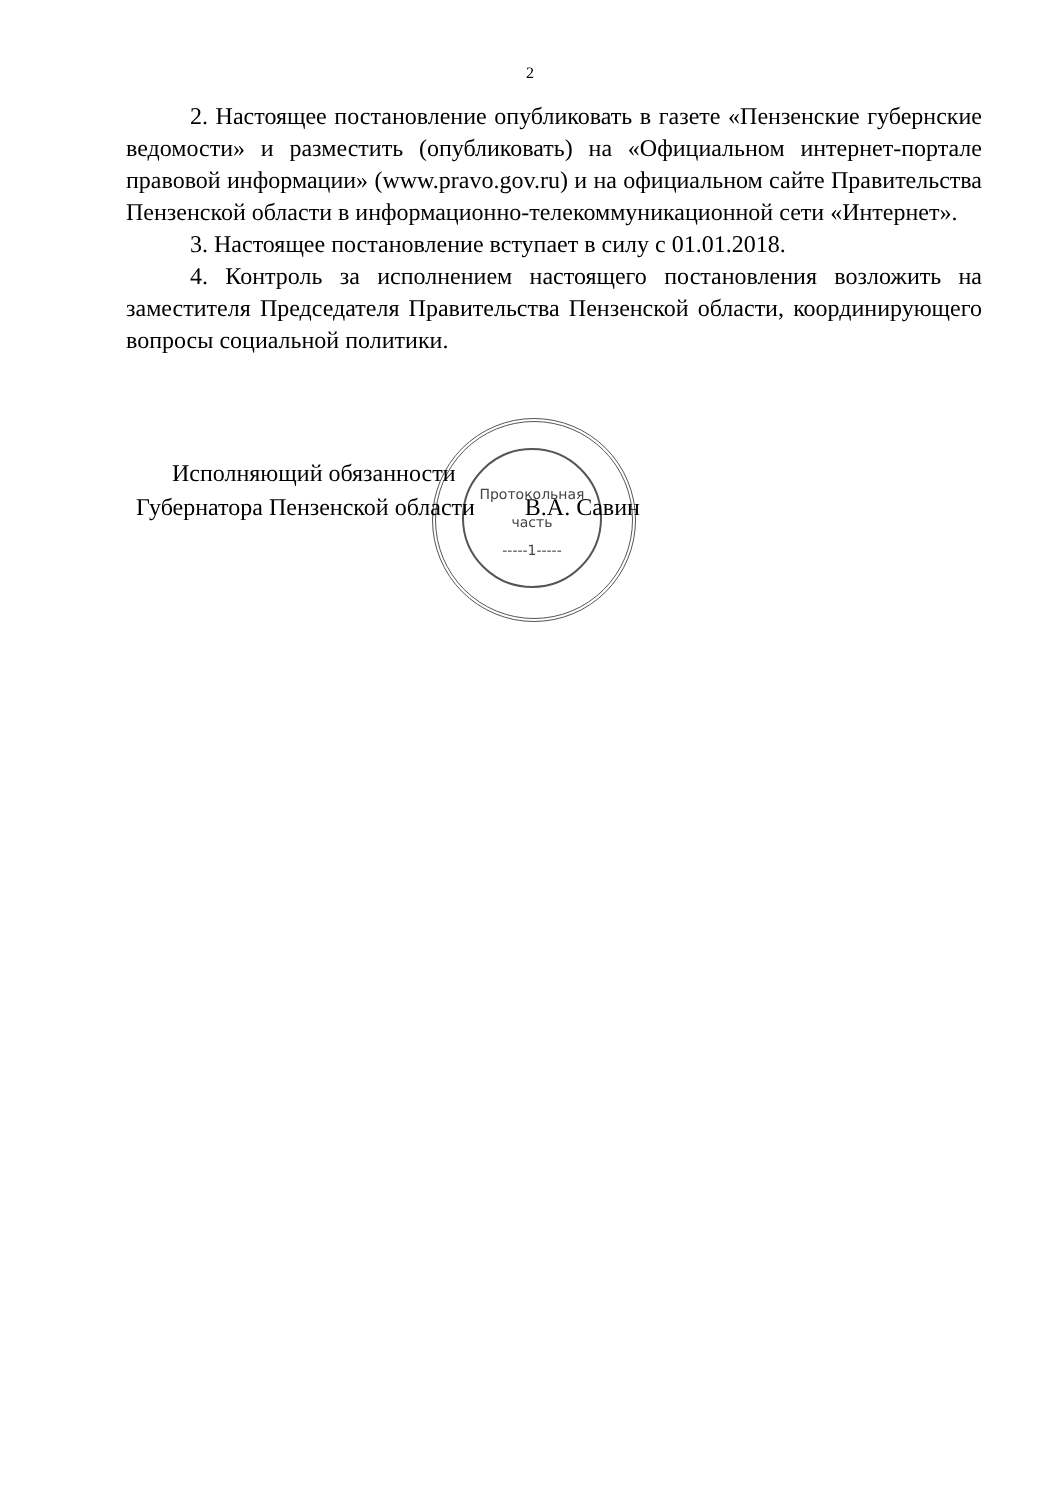2
2. Настоящее постановление опубликовать в газете «Пензенские губернские ведомости» и разместить (опубликовать) на «Официальном интернет-портале правовой информации» (www.pravo.gov.ru) и на официальном сайте Правительства Пензенской области в информационно-телекоммуникационной сети «Интернет».
3. Настоящее постановление вступает в силу с 01.01.2018.
4. Контроль за исполнением настоящего постановления возложить на заместителя Председателя Правительства Пензенской области, координирующего вопросы социальной политики.
Исполняющий обязанности
Губернатора Пензенской области В.А. Савин
Протокольная
часть
-----1-----